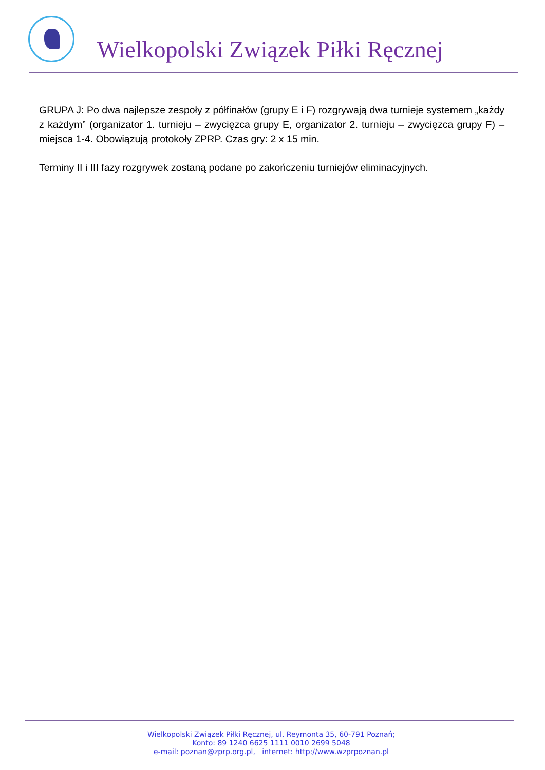Wielkopolski Związek Piłki Ręcznej
GRUPA J: Po dwa najlepsze zespoły z półfinałów (grupy E i F) rozgrywają dwa turnieje systemem „każdy z każdym” (organizator 1. turnieju – zwycięzca grupy E, organizator 2. turnieju – zwycięzca grupy F) – miejsca 1-4. Obowiązują protokoły ZPRP. Czas gry: 2 x 15 min.
Terminy II i III fazy rozgrywek zostaną podane po zakończeniu turniejów eliminacyjnych.
Wielkopolski Związek Piłki Ręcznej, ul. Reymonta 35, 60-791 Poznań;
Konto: 89 1240 6625 1111 0010 2699 5048
e-mail: poznan@zprp.org.pl, internet: http://www.wzprpoznan.pl